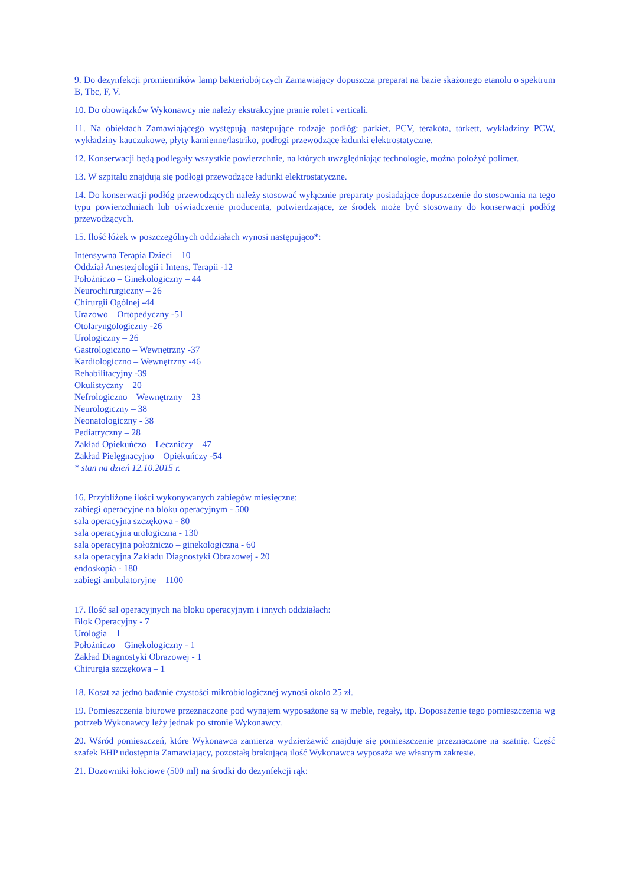9. Do dezynfekcji promienników lamp bakteriobójczych Zamawiający dopuszcza preparat na bazie skażonego etanolu o spektrum B, Tbc, F, V.
10. Do obowiązków Wykonawcy nie należy ekstrakcyjne pranie rolet i verticali.
11. Na obiektach Zamawiającego występują następujące rodzaje podłóg: parkiet, PCV, terakota, tarkett, wykładziny PCW, wykładziny kauczukowe, płyty kamienne/lastriko, podłogi przewodzące ładunki elektrostatyczne.
12. Konserwacji będą podlegały wszystkie powierzchnie, na których uwzględniając technologie, można położyć polimer.
13. W szpitalu znajdują się podłogi przewodzące ładunki elektrostatyczne.
14. Do konserwacji podłóg przewodzących należy stosować wyłącznie preparaty posiadające dopuszczenie do stosowania na tego typu powierzchniach lub oświadczenie producenta, potwierdzające, że środek może być stosowany do konserwacji podłóg przewodzących.
15. Ilość łóżek w poszczególnych oddziałach wynosi następująco*:
Intensywna Terapia Dzieci – 10
Oddział Anestezjologii i Intens. Terapii -12
Położniczo – Ginekologiczny – 44
Neurochirurgiczny – 26
Chirurgii Ogólnej -44
Urazowo – Ortopedyczny -51
Otolaryngologiczny -26
Urologiczny – 26
Gastrologiczno – Wewnętrzny -37
Kardiologiczno – Wewnętrzny -46
Rehabilitacyjny -39
Okulistyczny – 20
Nefrologiczno – Wewnętrzny – 23
Neurologiczny – 38
Neonatologiczny - 38
Pediatryczny – 28
Zakład Opiekuńczo – Leczniczy – 47
Zakład Pielęgnacyjno – Opiekuńczy -54
* stan na dzień 12.10.2015 r.
16. Przybliżone ilości wykonywanych zabiegów miesięczne:
zabiegi operacyjne na bloku operacyjnym - 500
sala operacyjna szczękowa - 80
sala operacyjna urologiczna - 130
sala operacyjna położniczo – ginekologiczna - 60
sala operacyjna Zakładu Diagnostyki Obrazowej - 20
endoskopia - 180
zabiegi ambulatoryjne – 1100
17. Ilość sal operacyjnych na bloku operacyjnym i innych oddziałach:
Blok Operacyjny - 7
Urologia – 1
Położniczo – Ginekologiczny - 1
Zakład Diagnostyki Obrazowej - 1
Chirurgia szczękowa – 1
18. Koszt za jedno badanie czystości mikrobiologicznej wynosi około 25 zł.
19. Pomieszczenia biurowe przeznaczone pod wynajem wyposażone są w meble, regały, itp. Doposażenie tego pomieszczenia wg potrzeb Wykonawcy leży jednak po stronie Wykonawcy.
20. Wśród pomieszczeń, które Wykonawca zamierza wydzierżawić znajduje się pomieszczenie przeznaczone na szatnię. Część szafek BHP udostępnia Zamawiający, pozostałą brakującą ilość Wykonawca wyposaża we własnym zakresie.
21. Dozowniki łokciowe (500 ml) na środki do dezynfekcji rąk: